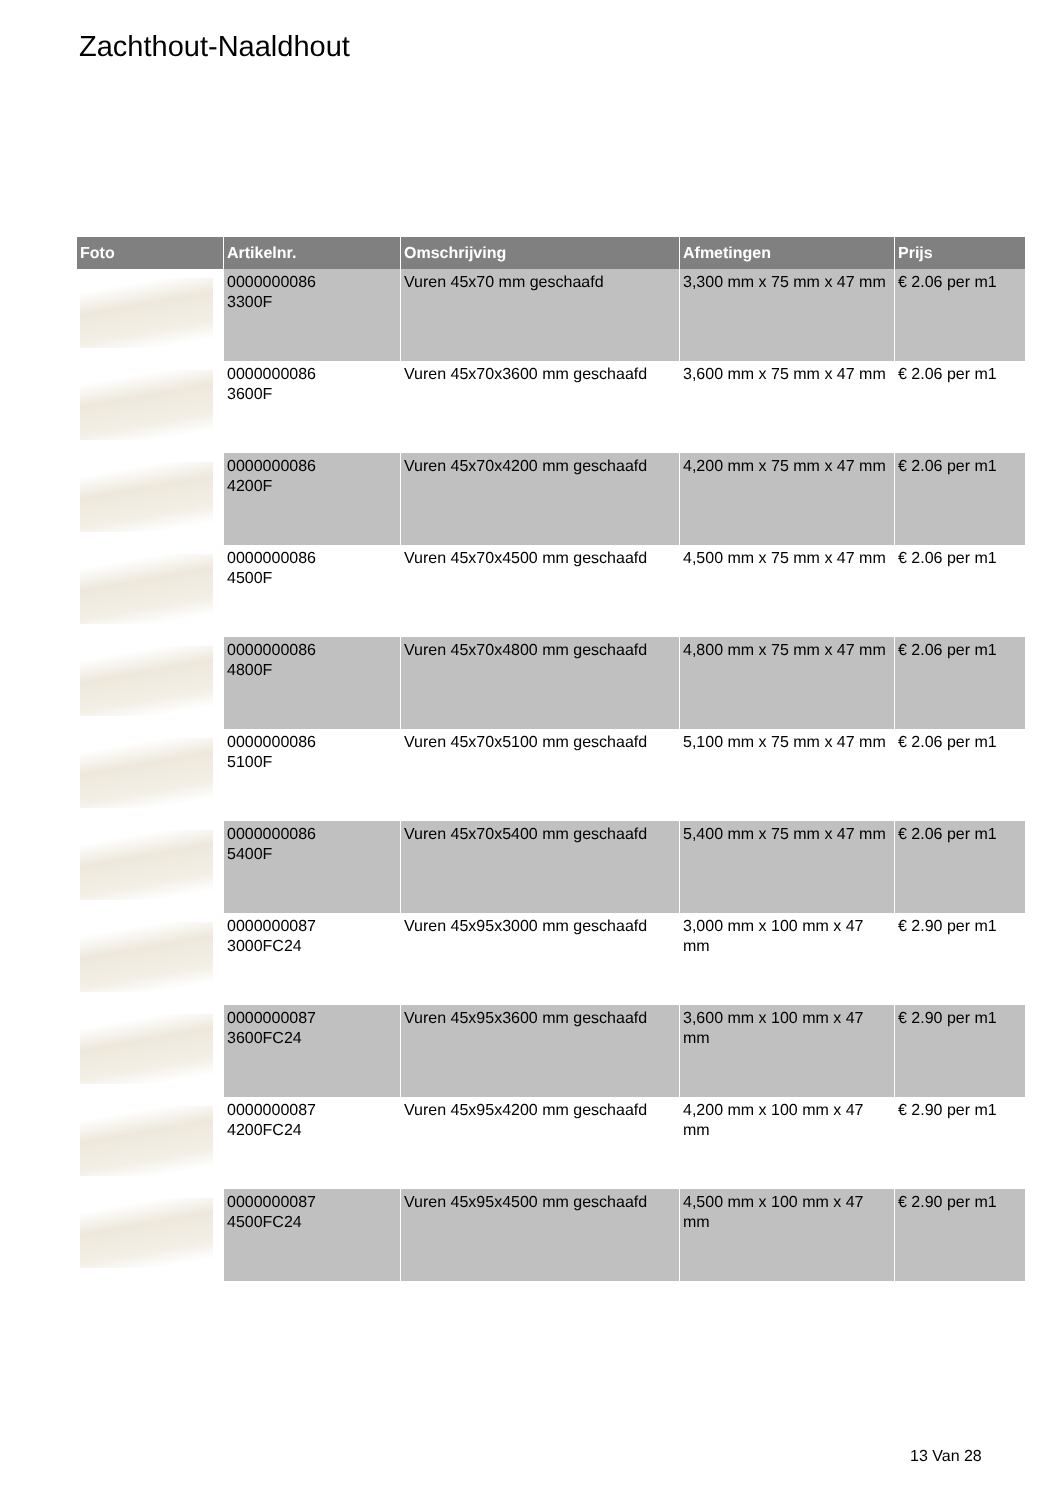Zachthout-Naaldhout
| Foto | Artikelnr. | Omschrijving | Afmetingen | Prijs |
| --- | --- | --- | --- | --- |
| | 0000000086 3300F | Vuren 45x70 mm geschaafd | 3,300 mm x 75 mm x 47 mm | € 2.06 per m1 |
| | 0000000086 3600F | Vuren 45x70x3600 mm geschaafd | 3,600 mm x 75 mm x 47 mm | € 2.06 per m1 |
| | 0000000086 4200F | Vuren 45x70x4200 mm geschaafd | 4,200 mm x 75 mm x 47 mm | € 2.06 per m1 |
| | 0000000086 4500F | Vuren 45x70x4500 mm geschaafd | 4,500 mm x 75 mm x 47 mm | € 2.06 per m1 |
| | 0000000086 4800F | Vuren 45x70x4800 mm geschaafd | 4,800 mm x 75 mm x 47 mm | € 2.06 per m1 |
| | 0000000086 5100F | Vuren 45x70x5100 mm geschaafd | 5,100 mm x 75 mm x 47 mm | € 2.06 per m1 |
| | 0000000086 5400F | Vuren 45x70x5400 mm geschaafd | 5,400 mm x 75 mm x 47 mm | € 2.06 per m1 |
| | 0000000087 3000FC24 | Vuren 45x95x3000 mm geschaafd | 3,000 mm x 100 mm x 47 mm | € 2.90 per m1 |
| | 0000000087 3600FC24 | Vuren 45x95x3600 mm geschaafd | 3,600 mm x 100 mm x 47 mm | € 2.90 per m1 |
| | 0000000087 4200FC24 | Vuren 45x95x4200 mm geschaafd | 4,200 mm x 100 mm x 47 mm | € 2.90 per m1 |
| | 0000000087 4500FC24 | Vuren 45x95x4500 mm geschaafd | 4,500 mm x 100 mm x 47 mm | € 2.90 per m1 |
13 Van 28